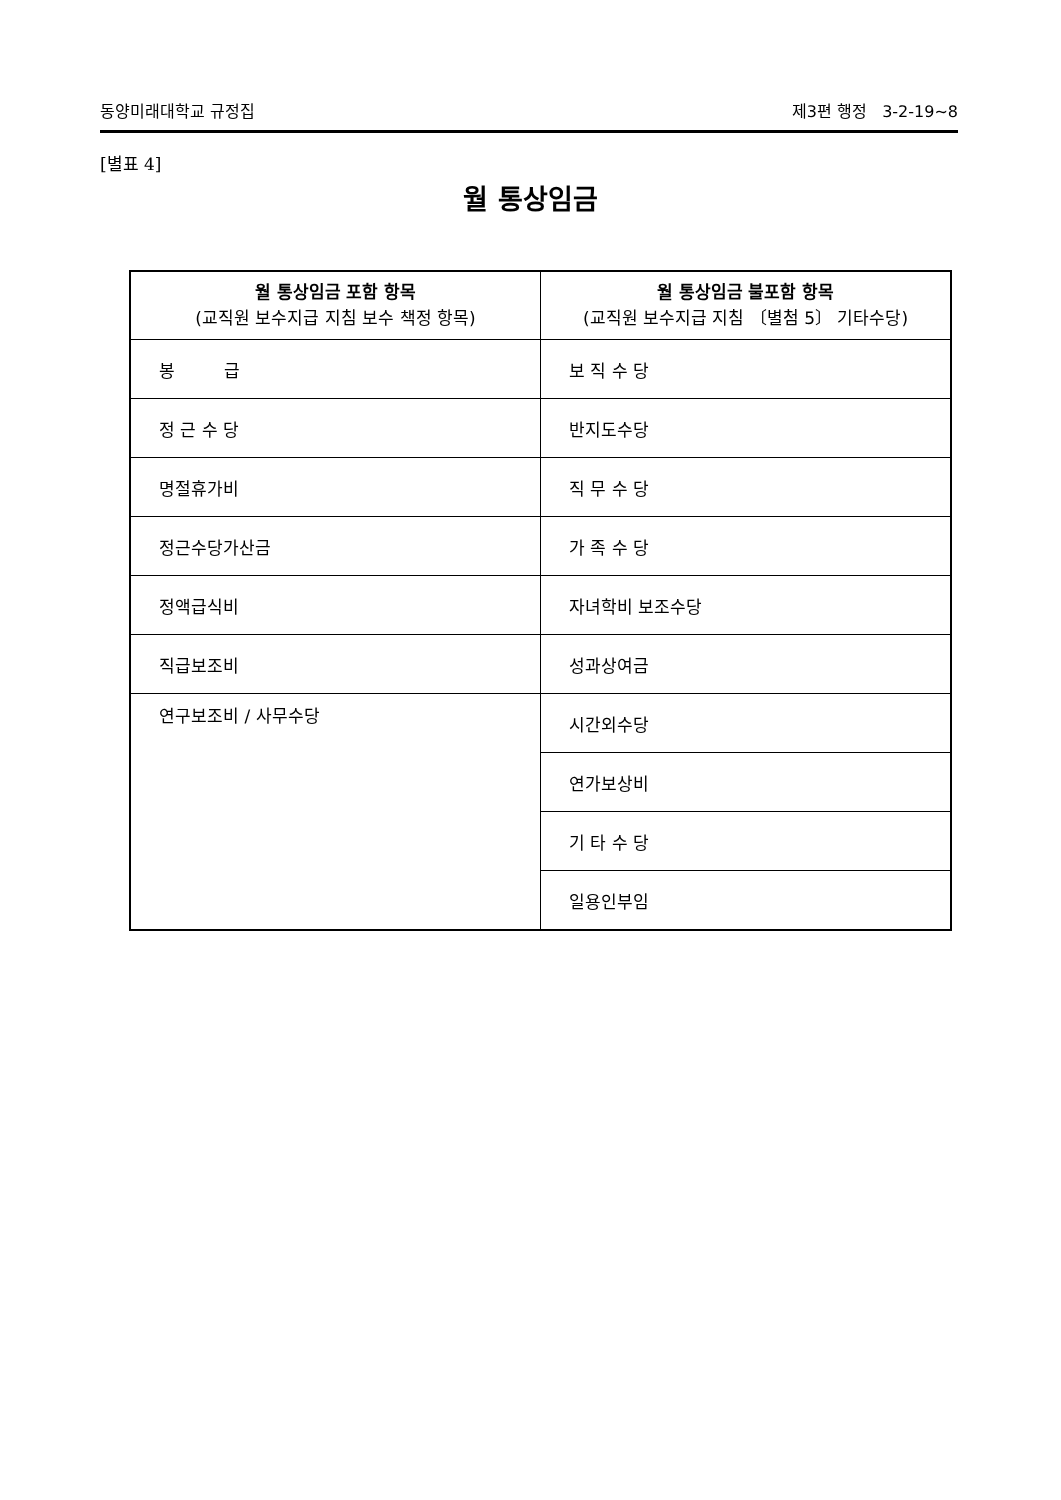동양미래대학교 규정집 제3편 행정 3-2-19~8
[별표 4]
월 통상임금
| 월 통상임금 포함 항목 (교직원 보수지급 지침 보수 책정 항목) | 월 통상임금 불포함 항목 (교직원 보수지급 지침 〔별첨 5〕 기타수당) |
| --- | --- |
| 봉 급 | 보 직 수 당 |
| 정 근 수 당 | 반지도수당 |
| 명절휴가비 | 직 무 수 당 |
| 정근수당가산금 | 가 족 수 당 |
| 정액급식비 | 자녀학비 보조수당 |
| 직급보조비 | 성과상여금 |
| 연구보조비 / 사무수당 | 시간외수당 |
| | 연가보상비 |
| | 기 타 수 당 |
| | 일용인부임 |